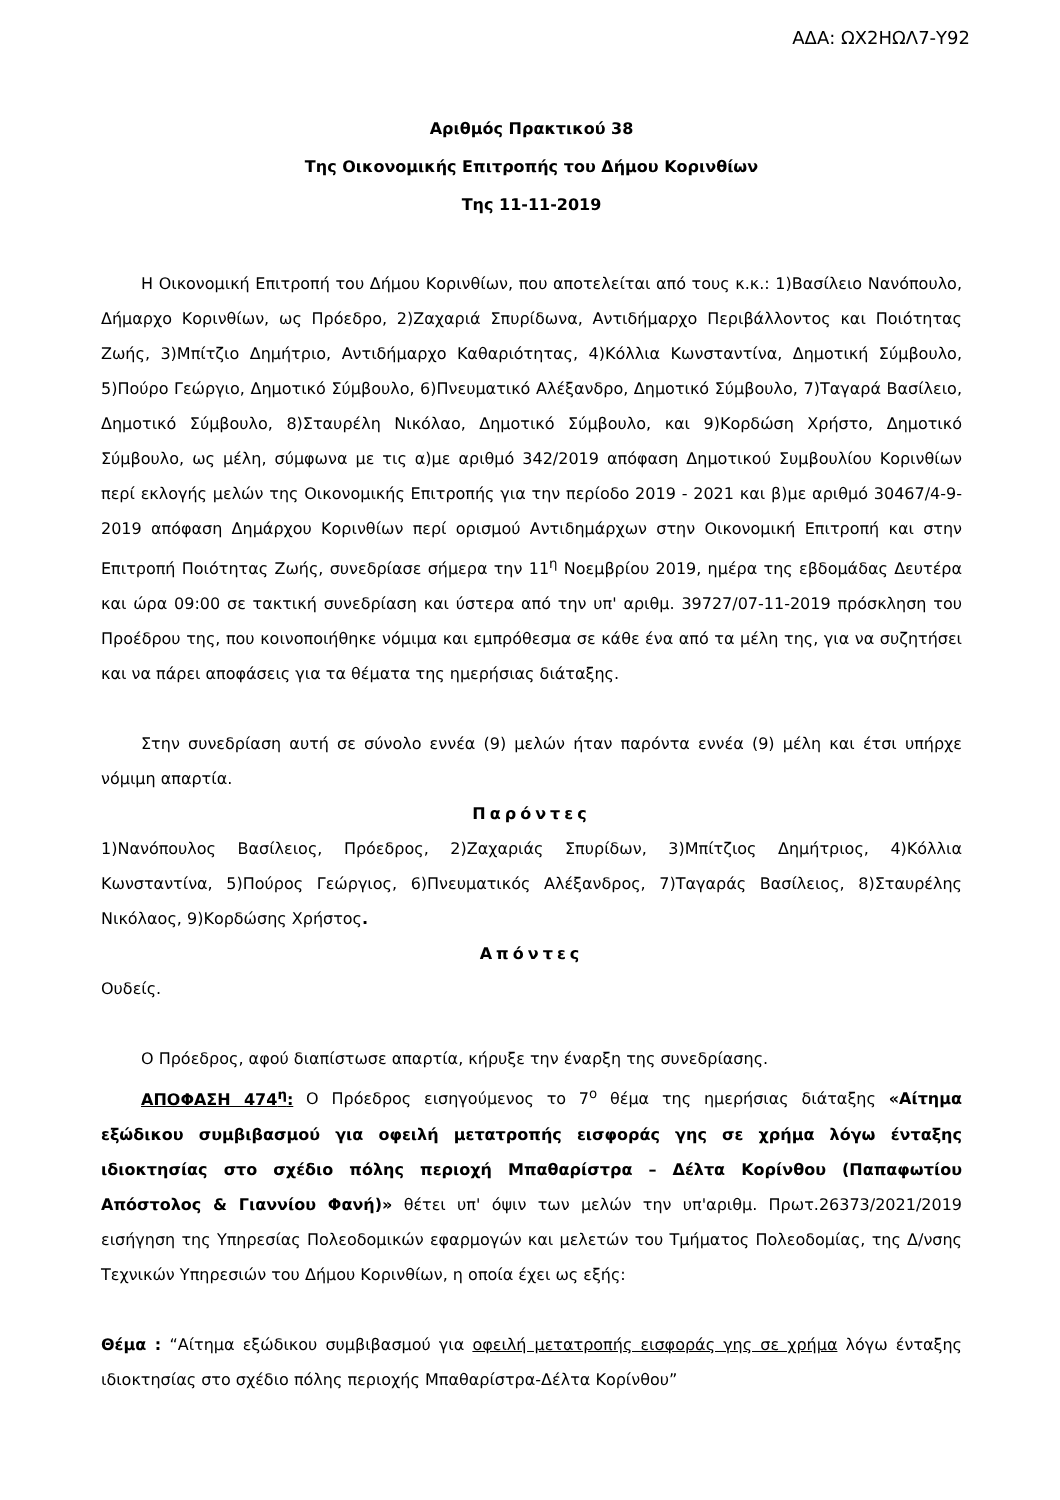ΑΔΑ: ΩΧ2ΗΩΛ7-Υ92
Αριθμός Πρακτικού 38
Της Οικονομικής Επιτροπής του Δήμου Κορινθίων
Της 11-11-2019
Η Οικονομική Επιτροπή του Δήμου Κορινθίων, που αποτελείται από τους κ.κ.: 1)Βασίλειο Νανόπουλο, Δήμαρχο Κορινθίων, ως Πρόεδρο, 2)Ζαχαριά Σπυρίδωνα, Αντιδήμαρχο Περιβάλλοντος και Ποιότητας Ζωής, 3)Μπίτζιο Δημήτριο, Αντιδήμαρχο Καθαριότητας, 4)Κόλλια Κωνσταντίνα, Δημοτική Σύμβουλο, 5)Πούρο Γεώργιο, Δημοτικό Σύμβουλο, 6)Πνευματικό Αλέξανδρο, Δημοτικό Σύμβουλο, 7)Ταγαρά Βασίλειο, Δημοτικό Σύμβουλο, 8)Σταυρέλη Νικόλαο, Δημοτικό Σύμβουλο, και 9)Κορδώση Χρήστο, Δημοτικό Σύμβουλο, ως μέλη, σύμφωνα με τις α)με αριθμό 342/2019 απόφαση Δημοτικού Συμβουλίου Κορινθίων περί εκλογής μελών της Οικονομικής Επιτροπής για την περίοδο 2019 - 2021 και β)με αριθμό 30467/4-9-2019 απόφαση Δημάρχου Κορινθίων περί ορισμού Αντιδημάρχων στην Οικονομική Επιτροπή και στην Επιτροπή Ποιότητας Ζωής, συνεδρίασε σήμερα την 11<sup>η</sup> Νοεμβρίου 2019, ημέρα της εβδομάδας Δευτέρα και ώρα 09:00 σε τακτική συνεδρίαση και ύστερα από την υπ' αριθμ. 39727/07-11-2019 πρόσκληση του Προέδρου της, που κοινοποιήθηκε νόμιμα και εμπρόθεσμα σε κάθε ένα από τα μέλη της, για να συζητήσει και να πάρει αποφάσεις για τα θέματα της ημερήσιας διάταξης.
Στην συνεδρίαση αυτή σε σύνολο εννέα (9) μελών ήταν παρόντα εννέα (9) μέλη και έτσι υπήρχε νόμιμη απαρτία.
Παρόντες
1)Νανόπουλος Βασίλειος, Πρόεδρος, 2)Ζαχαριάς Σπυρίδων, 3)Μπίτζιος Δημήτριος, 4)Κόλλια Κωνσταντίνα, 5)Πούρος Γεώργιος, 6)Πνευματικός Αλέξανδρος, 7)Ταγαράς Βασίλειος, 8)Σταυρέλης Νικόλαος, 9)Κορδώσης Χρήστος.
Απόντες
Ουδείς.
Ο Πρόεδρος, αφού διαπίστωσε απαρτία, κήρυξε την έναρξη της συνεδρίασης.
ΑΠΟΦΑΣΗ 474<sup>η</sup>: Ο Πρόεδρος εισηγούμενος το 7<sup>ο</sup> θέμα της ημερήσιας διάταξης «Αίτημα εξώδικου συμβιβασμού για οφειλή μετατροπής εισφοράς γης σε χρήμα λόγω ένταξης ιδιοκτησίας στο σχέδιο πόλης περιοχή Μπαθαρίστρα – Δέλτα Κορίνθου (Παπαφωτίου Απόστολος & Γιαννίου Φανή)» θέτει υπ' όψιν των μελών την υπ'αριθμ. Πρωτ.26373/2021/2019 εισήγηση της Υπηρεσίας Πολεοδομικών εφαρμογών και μελετών του Τμήματος Πολεοδομίας, της Δ/νσης Τεχνικών Υπηρεσιών του Δήμου Κορινθίων, η οποία έχει ως εξής:
Θέμα : “Αίτημα εξώδικου συμβιβασμού για οφειλή μετατροπής εισφοράς γης σε χρήμα λόγω ένταξης ιδιοκτησίας στο σχέδιο πόλης περιοχής Μπαθαρίστρα-Δέλτα Κορίνθου”